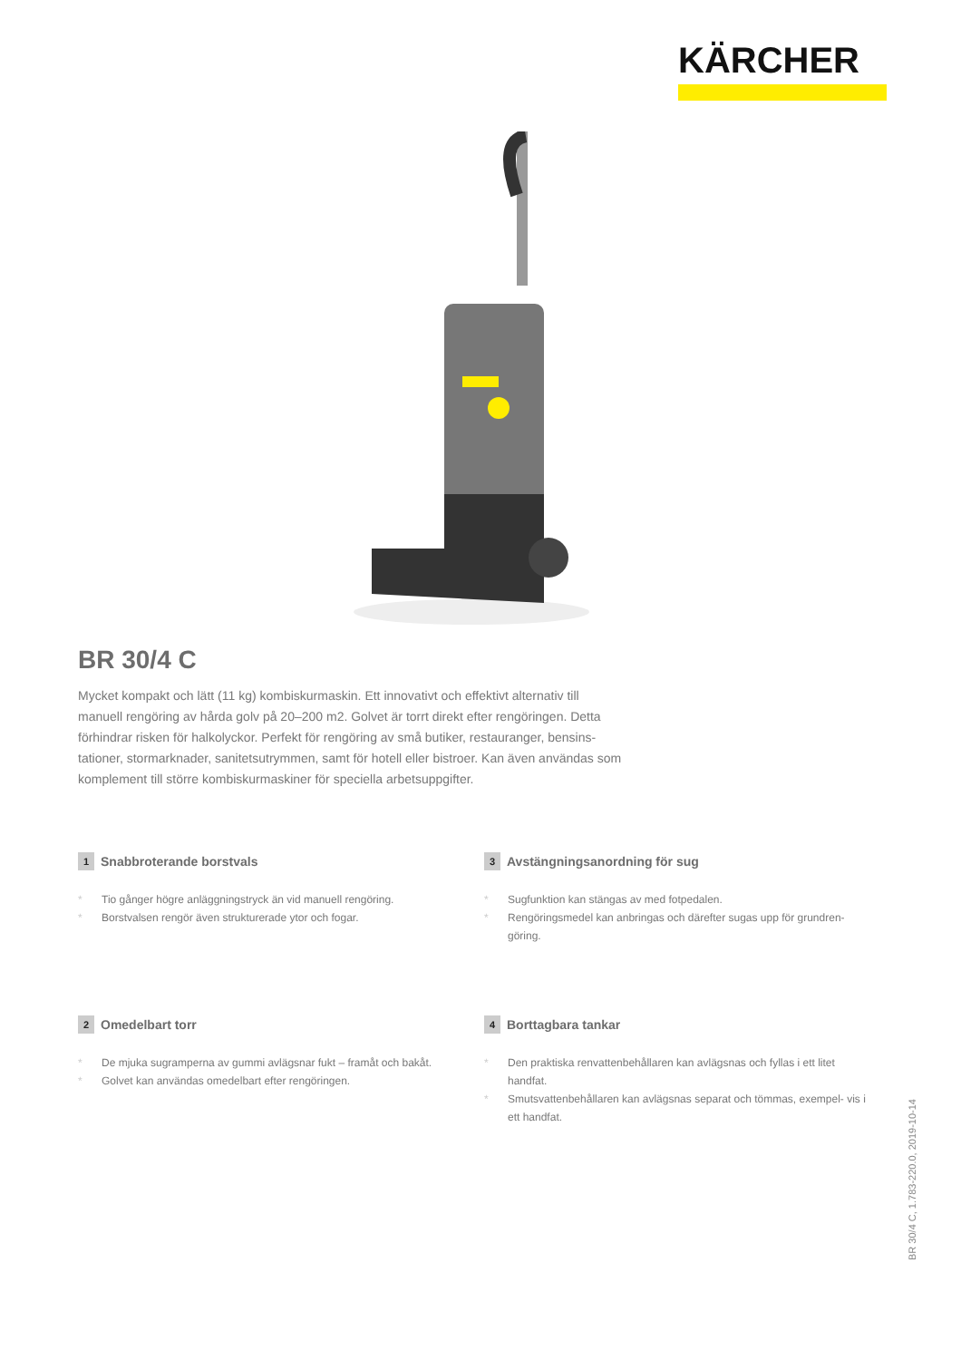KÄRCHER
BR 30/4 C
Mycket kompakt och lätt (11 kg) kombiskurmaskin. Ett innovativt och effektivt alternativ till manuell rengöring av hårda golv på 20–200 m2. Golvet är torrt direkt efter rengöringen. Detta förhindrar risken för halkolyckor. Perfekt för rengöring av små butiker, restauranger, bensins- tationer, stormarknader, sanitetsutrymmen, samt för hotell eller bistroer. Kan även användas som komplement till större kombiskurmaskiner för speciella arbetsuppgifter.
1 Snabbroterande borstvals
* Tio gånger högre anläggningstryck än vid manuell rengöring.
* Borstvalsen rengör även strukturerade ytor och fogar.
3 Avstängningsanordning för sug
* Sugfunktion kan stängas av med fotpedalen.
* Rengöringsmedel kan anbringas och därefter sugas upp för grundren- göring.
2 Omedelbart torr
* De mjuka sugramperna av gummi avlägsnar fukt – framåt och bakåt.
* Golvet kan användas omedelbart efter rengöringen.
4 Borttagbara tankar
* Den praktiska renvattenbehållaren kan avlägsnas och fyllas i ett litet handfat.
* Smutsvattenbehållaren kan avlägsnas separat och tömmas, exempel- vis i ett handfat.
BR 30/4 C, 1.783-220.0, 2019-10-14